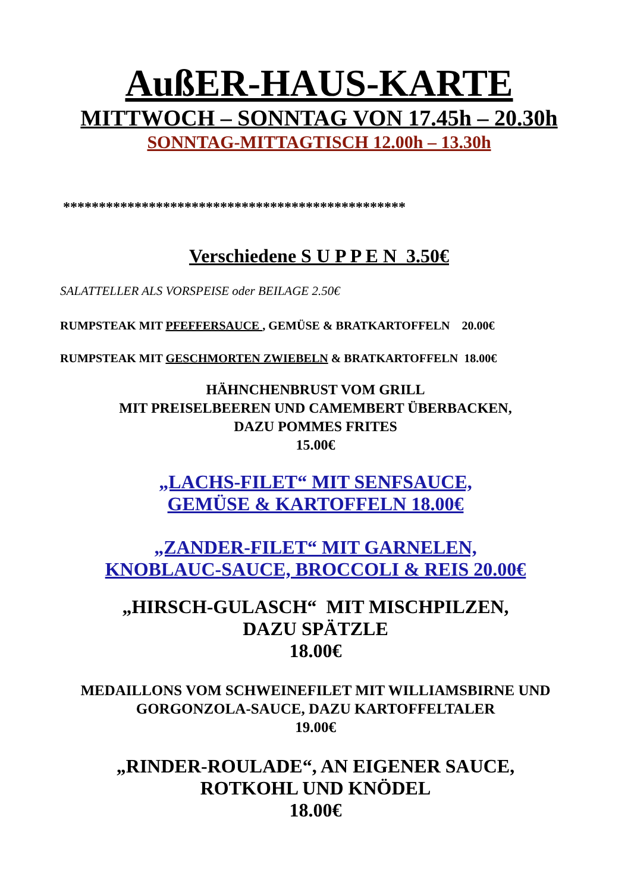AußER-HAUS-KARTE
MITTWOCH – SONNTAG VON 17.45h – 20.30h
SONNTAG-MITTAGTISCH 12.00h – 13.30h
************************************************
Verschiedene S U P P E N 3.50€
SALATTELLER ALS VORSPEISE oder BEILAGE 2.50€
RUMPSTEAK MIT PFEFFERSAUCE , GEMÜSE & BRATKARTOFFELN 20.00€
RUMPSTEAK MIT GESCHMORTEN ZWIEBELN & BRATKARTOFFELN 18.00€
HÄHNCHENBRUST VOM GRILL
MIT PREISELBEEREN UND CAMEMBERT ÜBERBACKEN,
DAZU POMMES FRITES
15.00€
„LACHS-FILET“ MIT SENFSAUCE,
GEMÜSE & KARTOFFELN 18.00€
„ZANDER-FILET“ MIT GARNELEN,
KNOBLAUC-SAUCE, BROCCOLI & REIS 20.00€
„HIRSCH-GULASCH“ MIT MISCHPILZEN,
DAZU SPÄTZLE
18.00€
MEDAILLONS VOM SCHWEINEFILET MIT WILLIAMSBIRNE UND
GORGONZOLA-SAUCE, DAZU KARTOFFELTALER
19.00€
„RINDER-ROULADE“, AN EIGENER SAUCE,
ROTKOHL UND KNÖDEL
18.00€